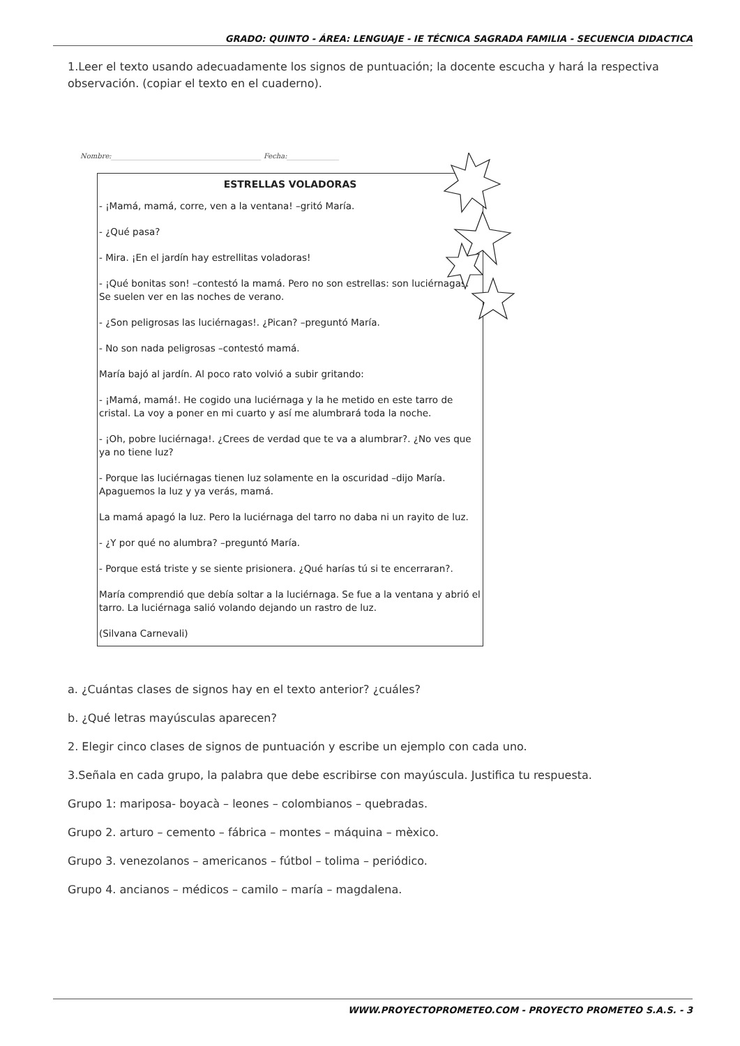GRADO: QUINTO - ÁREA: LENGUAJE - IE TÉCNICA SAGRADA FAMILIA - SECUENCIA DIDACTICA
1.Leer el texto usando adecuadamente los signos de puntuación; la docente escucha y hará la respectiva observación. (copiar el texto en el cuaderno).
Nombre:___________________________________________ Fecha:_______________
ESTRELLAS VOLADORAS
- ¡Mamá, mamá, corre, ven a la ventana! –gritó María.
- ¿Qué pasa?
- Mira. ¡En el jardín hay estrellitas voladoras!
- ¡Qué bonitas son! –contestó la mamá. Pero no son estrellas: son luciérnagas. Se suelen ver en las noches de verano.
- ¿Son peligrosas las luciérnagas!. ¿Pican? –preguntó María.
- No son nada peligrosas –contestó mamá.
María bajó al jardín. Al poco rato volvió a subir gritando:
- ¡Mamá, mamá!. He cogido una luciérnaga y la he metido en este tarro de cristal. La voy a poner en mi cuarto y así me alumbrará toda la noche.
- ¡Oh, pobre luciérnaga!. ¿Crees de verdad que te va a alumbrar?. ¿No ves que ya no tiene luz?
- Porque las luciérnagas tienen luz solamente en la oscuridad –dijo María. Apaguemos la luz y ya verás, mamá.
La mamá apagó la luz. Pero la luciérnaga del tarro no daba ni un rayito de luz.
- ¿Y por qué no alumbra? –preguntó María.
- Porque está triste y se siente prisionera. ¿Qué harías tú si te encerraran?.
María comprendió que debía soltar a la luciérnaga. Se fue a la ventana y abrió el tarro. La luciérnaga salió volando dejando un rastro de luz.
(Silvana Carnevali)
a. ¿Cuántas clases de signos hay en el texto anterior? ¿cuáles?
b. ¿Qué letras mayúsculas aparecen?
2. Elegir cinco clases de signos de puntuación y escribe un ejemplo con cada uno.
3.Señala en cada grupo, la palabra que debe escribirse con mayúscula. Justifica tu respuesta.
Grupo 1: mariposa- boyacà – leones – colombianos – quebradas.
Grupo 2. arturo – cemento – fábrica – montes – máquina – mèxico.
Grupo 3. venezolanos – americanos – fútbol – tolima – periódico.
Grupo 4. ancianos – médicos – camilo – maría – magdalena.
WWW.PROYECTOPROMETEO.COM - PROYECTO PROMETEO S.A.S. - 3